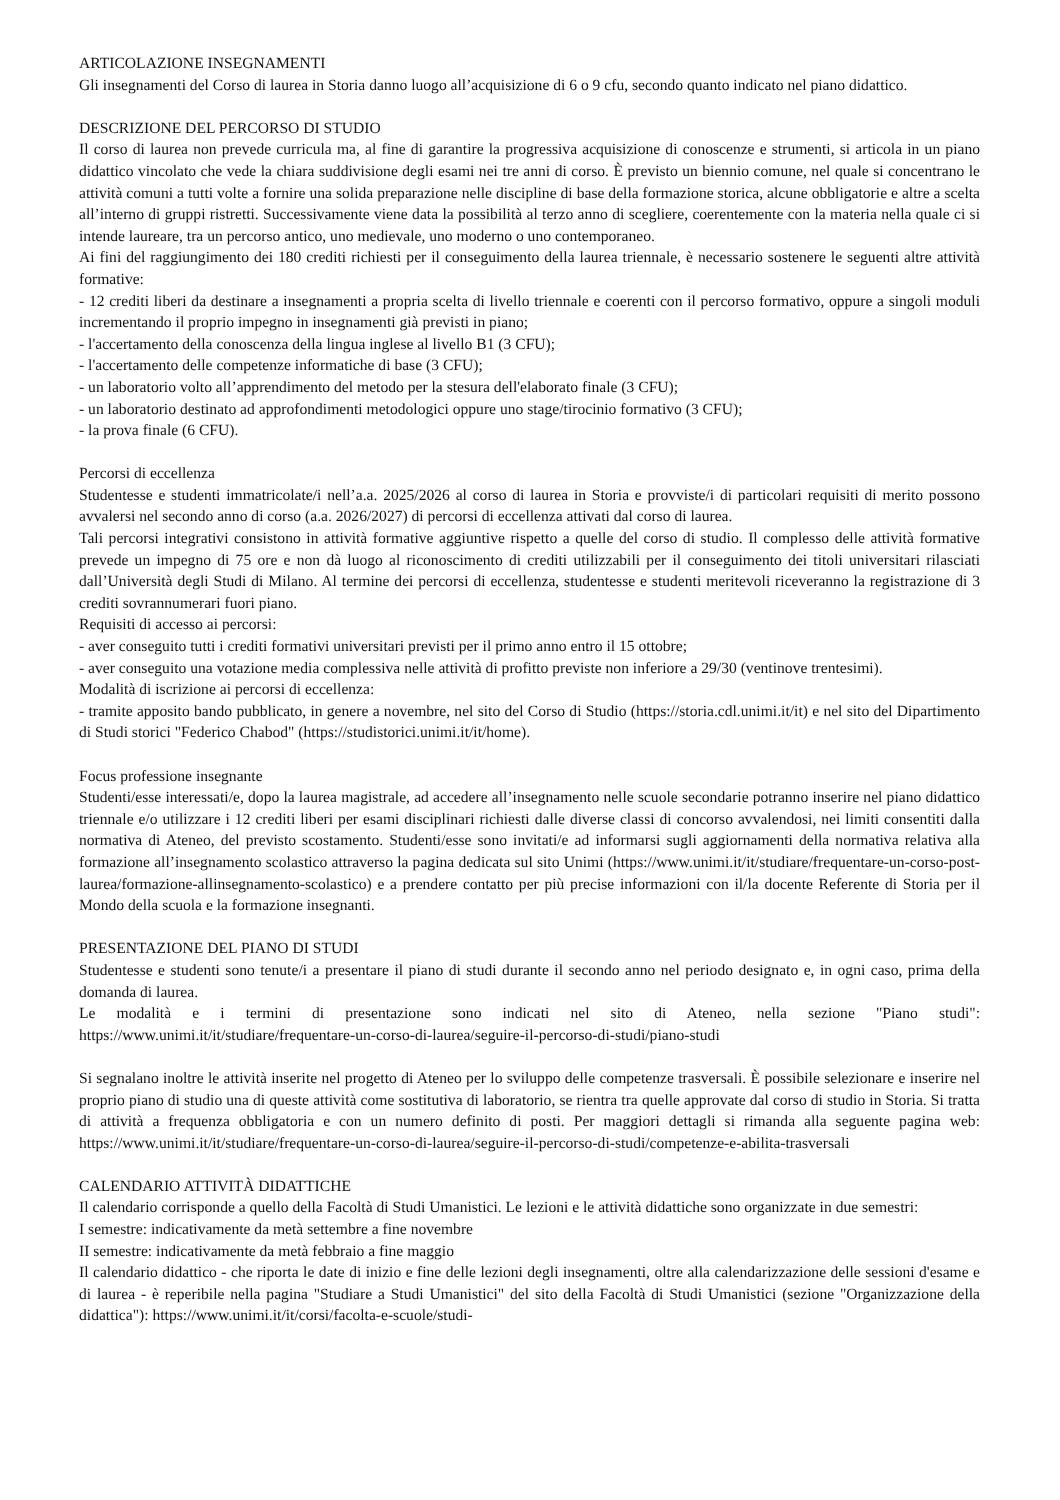ARTICOLAZIONE INSEGNAMENTI
Gli insegnamenti del Corso di laurea in Storia danno luogo all’acquisizione di 6 o 9 cfu, secondo quanto indicato nel piano didattico.
DESCRIZIONE DEL PERCORSO DI STUDIO
Il corso di laurea non prevede curricula ma, al fine di garantire la progressiva acquisizione di conoscenze e strumenti, si articola in un piano didattico vincolato che vede la chiara suddivisione degli esami nei tre anni di corso. È previsto un biennio comune, nel quale si concentrano le attività comuni a tutti volte a fornire una solida preparazione nelle discipline di base della formazione storica, alcune obbligatorie e altre a scelta all’interno di gruppi ristretti. Successivamente viene data la possibilità al terzo anno di scegliere, coerentemente con la materia nella quale ci si intende laureare, tra un percorso antico, uno medievale, uno moderno o uno contemporaneo.
Ai fini del raggiungimento dei 180 crediti richiesti per il conseguimento della laurea triennale, è necessario sostenere le seguenti altre attività formative:
- 12 crediti liberi da destinare a insegnamenti a propria scelta di livello triennale e coerenti con il percorso formativo, oppure a singoli moduli incrementando il proprio impegno in insegnamenti già previsti in piano;
- l'accertamento della conoscenza della lingua inglese al livello B1 (3 CFU);
- l'accertamento delle competenze informatiche di base (3 CFU);
- un laboratorio volto all’apprendimento del metodo per la stesura dell'elaborato finale (3 CFU);
- un laboratorio destinato ad approfondimenti metodologici oppure uno stage/tirocinio formativo (3 CFU);
- la prova finale (6 CFU).
Percorsi di eccellenza
Studentesse e studenti immatricolate/i nell’a.a. 2025/2026 al corso di laurea in Storia e provviste/i di particolari requisiti di merito possono avvalersi nel secondo anno di corso (a.a. 2026/2027) di percorsi di eccellenza attivati dal corso di laurea.
Tali percorsi integrativi consistono in attività formative aggiuntive rispetto a quelle del corso di studio. Il complesso delle attività formative prevede un impegno di 75 ore e non dà luogo al riconoscimento di crediti utilizzabili per il conseguimento dei titoli universitari rilasciati dall’Università degli Studi di Milano. Al termine dei percorsi di eccellenza, studentesse e studenti meritevoli riceveranno la registrazione di 3 crediti sovrannumerari fuori piano.
Requisiti di accesso ai percorsi:
- aver conseguito tutti i crediti formativi universitari previsti per il primo anno entro il 15 ottobre;
- aver conseguito una votazione media complessiva nelle attività di profitto previste non inferiore a 29/30 (ventinove trentesimi).
Modalità di iscrizione ai percorsi di eccellenza:
- tramite apposito bando pubblicato, in genere a novembre, nel sito del Corso di Studio (https://storia.cdl.unimi.it/it) e nel sito del Dipartimento di Studi storici "Federico Chabod" (https://studistorici.unimi.it/it/home).
Focus professione insegnante
Studenti/esse interessati/e, dopo la laurea magistrale, ad accedere all’insegnamento nelle scuole secondarie potranno inserire nel piano didattico triennale e/o utilizzare i 12 crediti liberi per esami disciplinari richiesti dalle diverse classi di concorso avvalendosi, nei limiti consentiti dalla normativa di Ateneo, del previsto scostamento. Studenti/esse sono invitati/e ad informarsi sugli aggiornamenti della normativa relativa alla formazione all’insegnamento scolastico attraverso la pagina dedicata sul sito Unimi (https://www.unimi.it/it/studiare/frequentare-un-corso-post-laurea/formazione-allinsegnamento-scolastico) e a prendere contatto per più precise informazioni con il/la docente Referente di Storia per il Mondo della scuola e la formazione insegnanti.
PRESENTAZIONE DEL PIANO DI STUDI
Studentesse e studenti sono tenute/i a presentare il piano di studi durante il secondo anno nel periodo designato e, in ogni caso, prima della domanda di laurea.
Le modalità e i termini di presentazione sono indicati nel sito di Ateneo, nella sezione "Piano studi": https://www.unimi.it/it/studiare/frequentare-un-corso-di-laurea/seguire-il-percorso-di-studi/piano-studi
Si segnalano inoltre le attività inserite nel progetto di Ateneo per lo sviluppo delle competenze trasversali. È possibile selezionare e inserire nel proprio piano di studio una di queste attività come sostitutiva di laboratorio, se rientra tra quelle approvate dal corso di studio in Storia. Si tratta di attività a frequenza obbligatoria e con un numero definito di posti. Per maggiori dettagli si rimanda alla seguente pagina web: https://www.unimi.it/it/studiare/frequentare-un-corso-di-laurea/seguire-il-percorso-di-studi/competenze-e-abilita-trasversali
CALENDARIO ATTIVITÀ DIDATTICHE
Il calendario corrisponde a quello della Facoltà di Studi Umanistici. Le lezioni e le attività didattiche sono organizzate in due semestri:
I semestre: indicativamente da metà settembre a fine novembre
II semestre: indicativamente da metà febbraio a fine maggio
Il calendario didattico - che riporta le date di inizio e fine delle lezioni degli insegnamenti, oltre alla calendarizzazione delle sessioni d'esame e di laurea - è reperibile nella pagina "Studiare a Studi Umanistici" del sito della Facoltà di Studi Umanistici (sezione "Organizzazione della didattica"): https://www.unimi.it/it/corsi/facolta-e-scuole/studi-